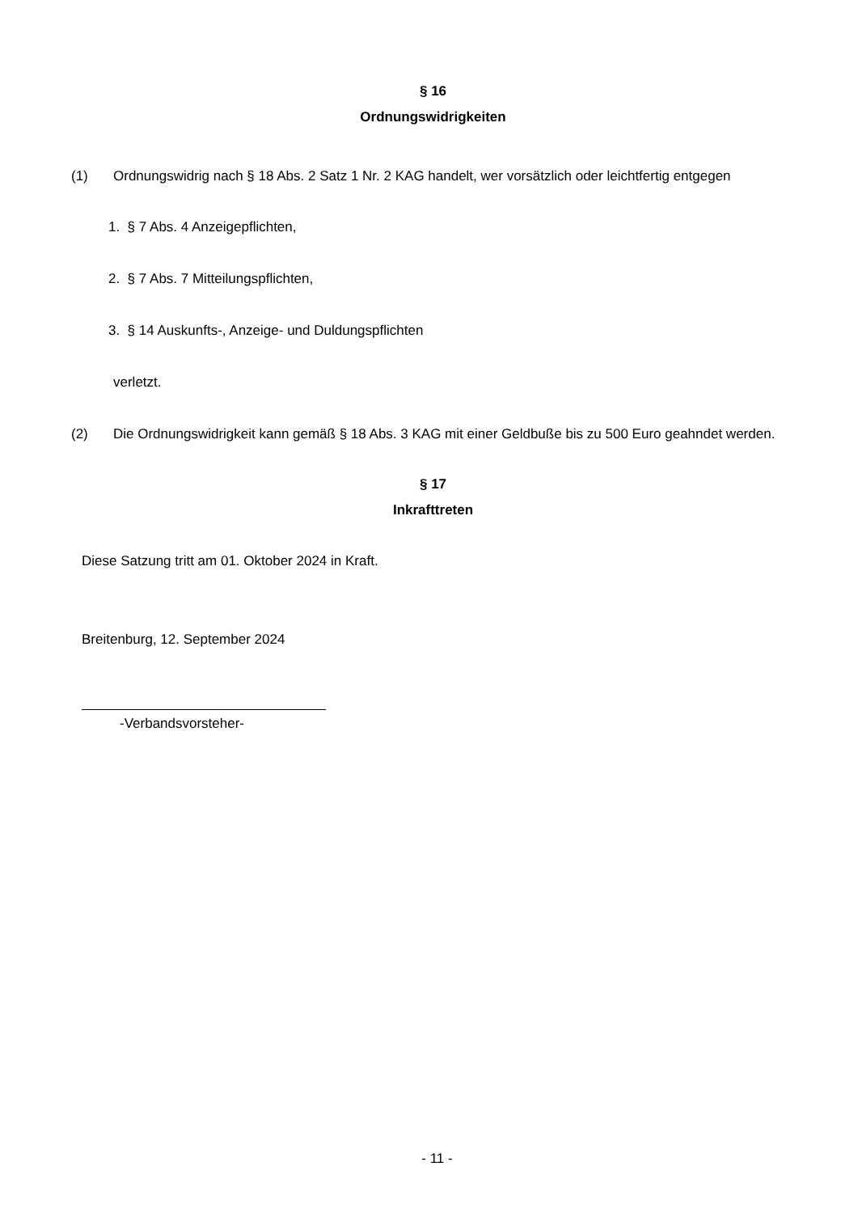§ 16
Ordnungswidrigkeiten
(1) Ordnungswidrig nach § 18 Abs. 2 Satz 1 Nr. 2 KAG handelt, wer vorsätzlich oder leichtfertig entgegen
1. § 7 Abs. 4 Anzeigepflichten,
2. § 7 Abs. 7 Mitteilungspflichten,
3. § 14 Auskunfts-, Anzeige- und Duldungspflichten
verletzt.
(2) Die Ordnungswidrigkeit kann gemäß § 18 Abs. 3 KAG mit einer Geldbuße bis zu 500 Euro geahndet werden.
§ 17
Inkrafttreten
Diese Satzung tritt am 01. Oktober 2024 in Kraft.
Breitenburg, 12. September 2024
-Verbandsvorsteher-
- 11 -